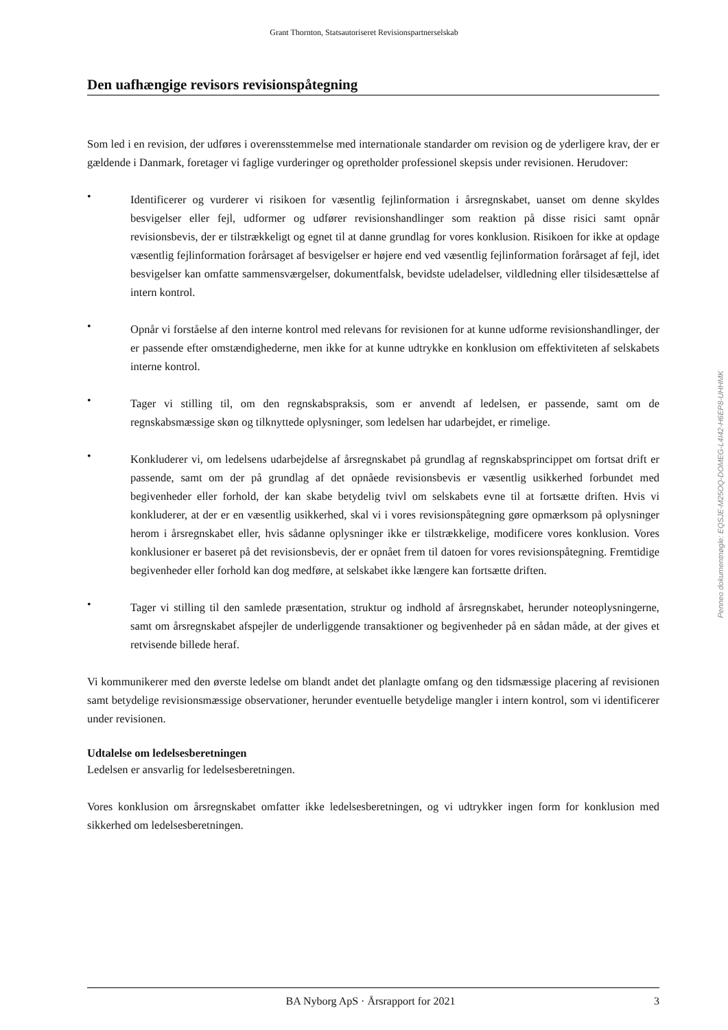Grant Thornton, Statsautoriseret Revisionspartnerselskab
Den uafhængige revisors revisionspåtegning
Som led i en revision, der udføres i overensstemmelse med internationale standarder om revision og de yderligere krav, der er gældende i Danmark, foretager vi faglige vurderinger og opretholder professionel skepsis under revisionen. Herudover:
•
Identificerer og vurderer vi risikoen for væsentlig fejlinformation i årsregnskabet, uanset om denne skyldes besvigelser eller fejl, udformer og udfører revisionshandlinger som reaktion på disse risici samt opnår revisionsbevis, der er tilstrækkeligt og egnet til at danne grundlag for vores konklusion. Risikoen for ikke at opdage væsentlig fejlinformation forårsaget af besvigelser er højere end ved væsentlig fejlinformation forårsaget af fejl, idet besvigelser kan omfatte sammensværgelser, dokumentfalsk, bevidste udeladelser, vildledning eller tilsidesættelse af intern kontrol.
•
Opnår vi forståelse af den interne kontrol med relevans for revisionen for at kunne udforme revisionshandlinger, der er passende efter omstændighederne, men ikke for at kunne udtrykke en konklusion om effektiviteten af selskabets interne kontrol.
•
Tager vi stilling til, om den regnskabspraksis, som er anvendt af ledelsen, er passende, samt om de regnskabsmæssige skøn og tilknyttede oplysninger, som ledelsen har udarbejdet, er rimelige.
•
Konkluderer vi, om ledelsens udarbejdelse af årsregnskabet på grundlag af regnskabsprincippet om fortsat drift er passende, samt om der på grundlag af det opnåede revisionsbevis er væsentlig usikkerhed forbundet med begivenheder eller forhold, der kan skabe betydelig tvivl om selskabets evne til at fortsætte driften. Hvis vi konkluderer, at der er en væsentlig usikkerhed, skal vi i vores revisionspåtegning gøre opmærksom på oplysninger herom i årsregnskabet eller, hvis sådanne oplysninger ikke er tilstrækkelige, modificere vores konklusion. Vores konklusioner er baseret på det revisionsbevis, der er opnået frem til datoen for vores revisionspåtegning. Fremtidige begivenheder eller forhold kan dog medføre, at selskabet ikke længere kan fortsætte driften.
•
Tager vi stilling til den samlede præsentation, struktur og indhold af årsregnskabet, herunder noteoplysningerne, samt om årsregnskabet afspejler de underliggende transaktioner og begivenheder på en sådan måde, at der gives et retvisende billede heraf.
Vi kommunikerer med den øverste ledelse om blandt andet det planlagte omfang og den tidsmæssige placering af revisionen samt betydelige revisionsmæssige observationer, herunder eventuelle betydelige mangler i intern kontrol, som vi identificerer under revisionen.
Udtalelse om ledelsesberetningen
Ledelsen er ansvarlig for ledelsesberetningen.
Vores konklusion om årsregnskabet omfatter ikke ledelsesberetningen, og vi udtrykker ingen form for konklusion med sikkerhed om ledelsesberetningen.
BA Nyborg ApS · Årsrapport for 2021
3
Penneo dokumentnøgle: EQSJE-M25OQ-DOMEG-L4I42-H6EP8-UHHMK